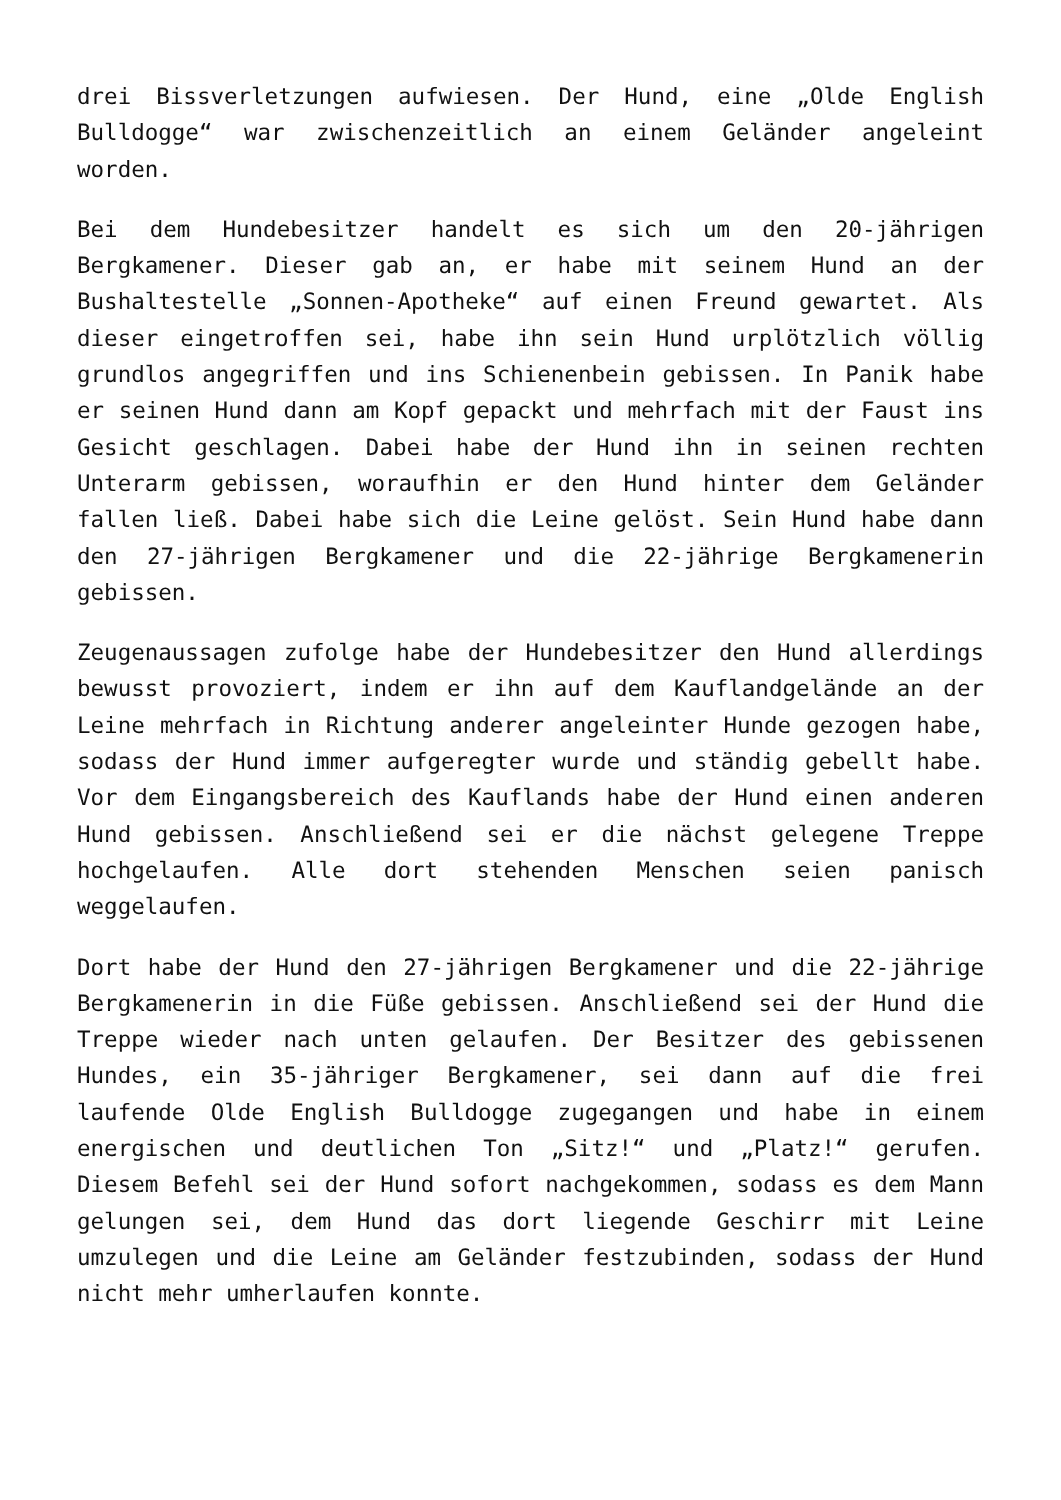drei Bissverletzungen aufwiesen. Der Hund, eine „Olde English Bulldogge“ war zwischenzeitlich an einem Geländer angeleint worden.
Bei dem Hundebesitzer handelt es sich um den 20-jährigen Bergkamener. Dieser gab an, er habe mit seinem Hund an der Bushaltestelle „Sonnen-Apotheke“ auf einen Freund gewartet. Als dieser eingetroffen sei, habe ihn sein Hund urplötzlich völlig grundlos angegriffen und ins Schienenbein gebissen. In Panik habe er seinen Hund dann am Kopf gepackt und mehrfach mit der Faust ins Gesicht geschlagen. Dabei habe der Hund ihn in seinen rechten Unterarm gebissen, woraufhin er den Hund hinter dem Geländer fallen ließ. Dabei habe sich die Leine gelöst. Sein Hund habe dann den 27-jährigen Bergkamener und die 22-jährige Bergkamenerin gebissen.
Zeugenaussagen zufolge habe der Hundebesitzer den Hund allerdings bewusst provoziert, indem er ihn auf dem Kauflandgelände an der Leine mehrfach in Richtung anderer angeleinter Hunde gezogen habe, sodass der Hund immer aufgeregter wurde und ständig gebellt habe. Vor dem Eingangsbereich des Kauflands habe der Hund einen anderen Hund gebissen. Anschließend sei er die nächst gelegene Treppe hochgelaufen. Alle dort stehenden Menschen seien panisch weggelaufen.
Dort habe der Hund den 27-jährigen Bergkamener und die 22-jährige Bergkamenerin in die Füße gebissen. Anschließend sei der Hund die Treppe wieder nach unten gelaufen. Der Besitzer des gebissenen Hundes, ein 35-jähriger Bergkamener, sei dann auf die frei laufende Olde English Bulldogge zugegangen und habe in einem energischen und deutlichen Ton „Sitz!“ und „Platz!“ gerufen. Diesem Befehl sei der Hund sofort nachgekommen, sodass es dem Mann gelungen sei, dem Hund das dort liegende Geschirr mit Leine umzulegen und die Leine am Geländer festzubinden, sodass der Hund nicht mehr umherlaufen konnte.